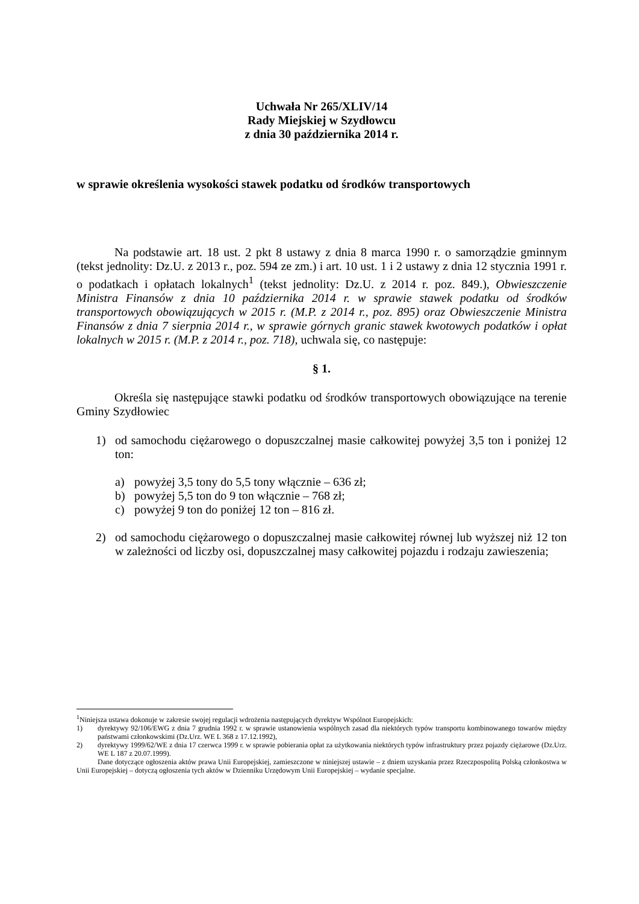Uchwała Nr 265/XLIV/14
Rady Miejskiej w Szydłowcu
z dnia 30 października 2014 r.
w sprawie określenia wysokości stawek podatku od środków transportowych
Na podstawie art. 18 ust. 2 pkt 8 ustawy z dnia 8 marca 1990 r. o samorządzie gminnym (tekst jednolity: Dz.U. z 2013 r., poz. 594 ze zm.) i art. 10 ust. 1 i 2 ustawy z dnia 12 stycznia 1991 r. o podatkach i opłatach lokalnych<sup>1</sup> (tekst jednolity: Dz.U. z 2014 r. poz. 849.), Obwieszczenie Ministra Finansów z dnia 10 października 2014 r. w sprawie stawek podatku od środków transportowych obowiązujących w 2015 r. (M.P. z 2014 r., poz. 895) oraz Obwieszczenie Ministra Finansów z dnia 7 sierpnia 2014 r., w sprawie górnych granic stawek kwotowych podatków i opłat lokalnych w 2015 r. (M.P. z 2014 r., poz. 718), uchwala się, co następuje:
§ 1.
Określa się następujące stawki podatku od środków transportowych obowiązujące na terenie Gminy Szydłowiec
1) od samochodu ciężarowego o dopuszczalnej masie całkowitej powyżej 3,5 ton i poniżej 12 ton:
a) powyżej 3,5 tony do 5,5 tony włącznie – 636 zł;
b) powyżej 5,5 ton do 9 ton włącznie – 768 zł;
c) powyżej 9 ton do poniżej 12 ton – 816 zł.
2) od samochodu ciężarowego o dopuszczalnej masie całkowitej równej lub wyższej niż 12 ton w zależności od liczby osi, dopuszczalnej masy całkowitej pojazdu i rodzaju zawieszenia;
<sup>1</sup> Niniejsza ustawa dokonuje w zakresie swojej regulacji wdrożenia następujących dyrektyw Wspólnot Europejskich:
1) dyrektywy 92/106/EWG z dnia 7 grudnia 1992 r. w sprawie ustanowienia wspólnych zasad dla niektórych typów transportu kombinowanego towarów między państwami członkowskimi (Dz.Urz. WE L 368 z 17.12.1992),
2) dyrektywy 1999/62/WE z dnia 17 czerwca 1999 r. w sprawie pobierania opłat za użytkowania niektórych typów infrastruktury przez pojazdy ciężarowe (Dz.Urz. WE L 187 z 20.07.1999).
Dane dotyczące ogłoszenia aktów prawa Unii Europejskiej, zamieszczone w niniejszej ustawie – z dniem uzyskania przez Rzeczpospolitą Polską członkostwa w Unii Europejskiej – dotyczą ogłoszenia tych aktów w Dzienniku Urzędowym Unii Europejskiej – wydanie specjalne.